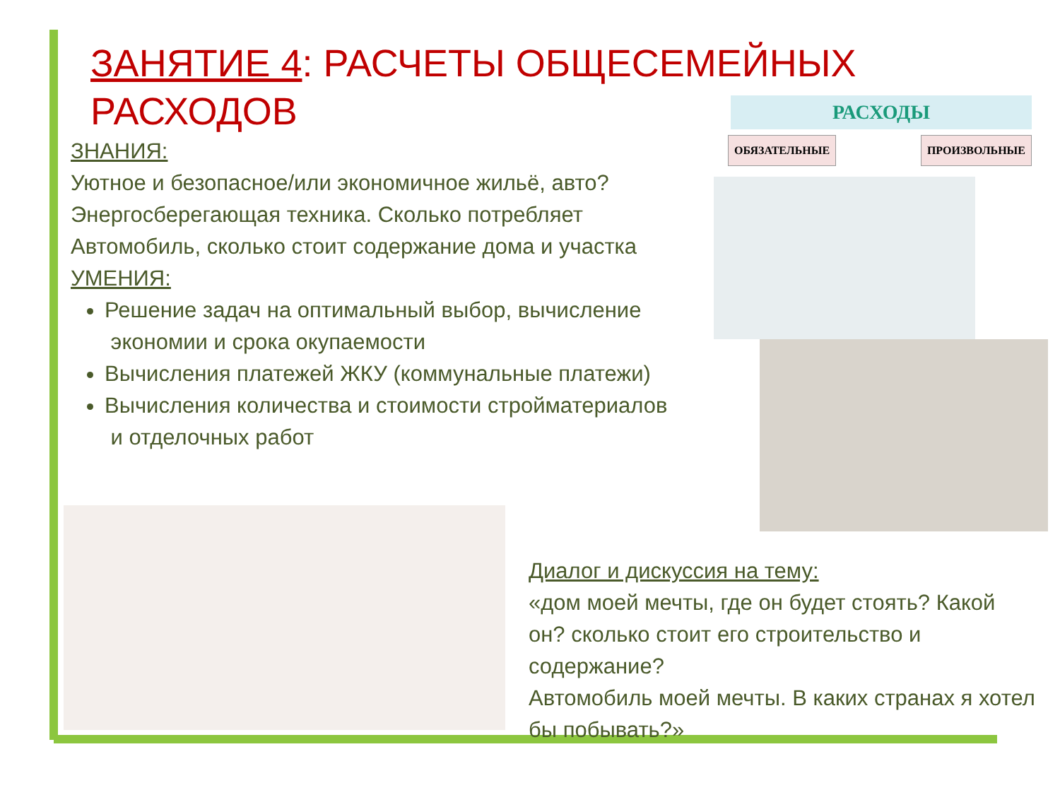ЗАНЯТИЕ 4: РАСЧЕТЫ ОБЩЕСЕМЕЙНЫХ РАСХОДОВ
ЗНАНИЯ:
Уютное и безопасное/или экономичное жильё, авто?
Энергосберегающая техника. Сколько потребляет
Автомобиль, сколько стоит содержание дома и участка
УМЕНИЯ:
Решение задач на оптимальный выбор, вычисление
экономии и срока окупаемости
Вычисления платежей ЖКУ (коммунальные платежи)
Вычисления количества и стоимости стройматериалов
и отделочных работ
РАСХОДЫ
ОБЯЗАТЕЛЬНЫЕ ПРОИЗВОЛЬНЫЕ
Диалог и дискуссия на тему:
«дом моей мечты, где он будет стоять? Какой он? сколько стоит его строительство и содержание?
Автомобиль моей мечты. В каких странах я хотел бы побывать?»